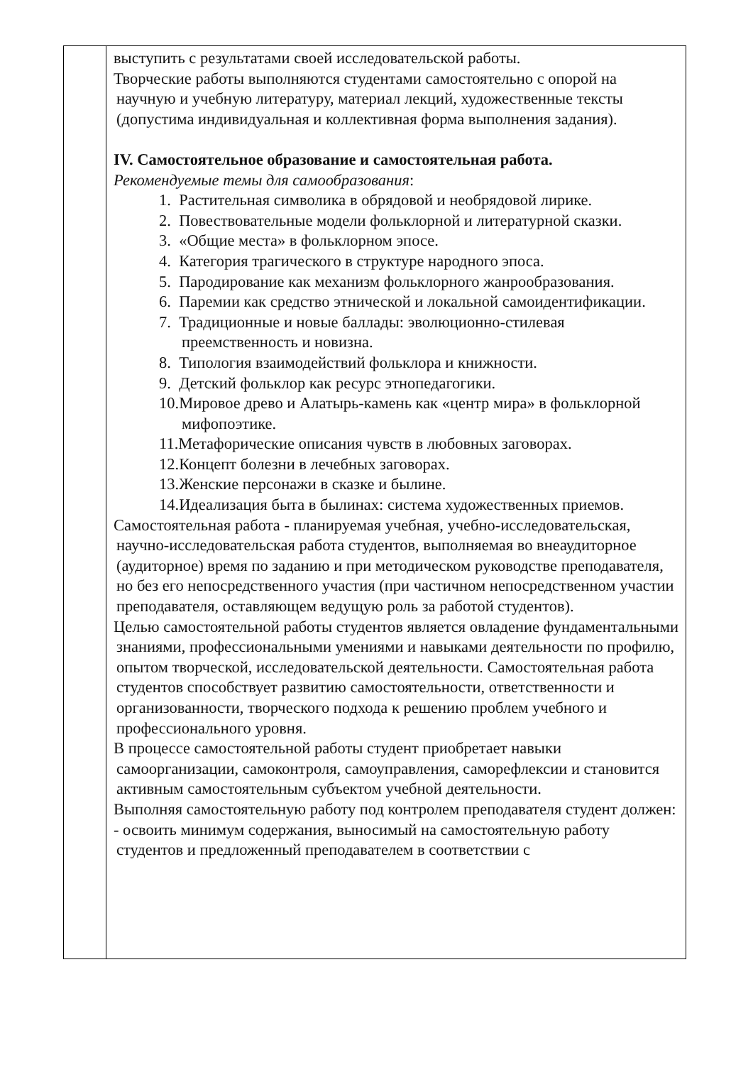| | выступить с результатами своей исследовательской работы. Творческие работы выполняются студентами самостоятельно с опорой на научную и учебную литературу, материал лекций, художественные тексты (допустима индивидуальная и коллективная форма выполнения задания). IV. Самостоятельное образование и самостоятельная работа. Рекомендуемые темы для самообразования : 1. Растительная символика в обрядовой и необрядовой лирике. 2. Повествовательные модели фольклорной и литературной сказки. 3. «Общие места» в фольклорном эпосе. 4. Категория трагического в структуре народного эпоса. 5. Пародирование как механизм фольклорного жанрообразования. 6. Паремии как средство этнической и локальной самоидентификации. 7. Традиционные и новые баллады: эволюционно-стилевая преемственность и новизна. 8. Типология взаимодействий фольклора и книжности. 9. Детский фольклор как ресурс этнопедагогики. 10.Мировое древо и Алатырь-камень как «центр мира» в фольклорной мифопоэтике. 11.Метафорические описания чувств в любовных заговорах. 12.Концепт болезни в лечебных заговорах. 13.Женские персонажи в сказке и былине. 14.Идеализация быта в былинах: система художественных приемов. Самостоятельная работа - планируемая учебная, учебно-исследовательская, научно-исследовательская работа студентов, выполняемая во внеаудиторное (аудиторное) время по заданию и при методическом руководстве преподавателя, но без его непосредственного участия (при частичном непосредственном участии преподавателя, оставляющем ведущую роль за работой студентов). Целью самостоятельной работы студентов является овладение фундаментальными знаниями, профессиональными умениями и навыками деятельности по профилю, опытом творческой, исследовательской деятельности. Самостоятельная работа студентов способствует развитию самостоятельности, ответственности и организованности, творческого подхода к решению проблем учебного и профессионального уровня. В процессе самостоятельной работы студент приобретает навыки самоорганизации, самоконтроля, самоуправления, саморефлексии и становится активным самостоятельным субъектом учебной деятельности. Выполняя самостоятельную работу под контролем преподавателя студент должен: - освоить минимум содержания, выносимый на самостоятельную работу студентов и предложенный преподавателем в соответствии с |